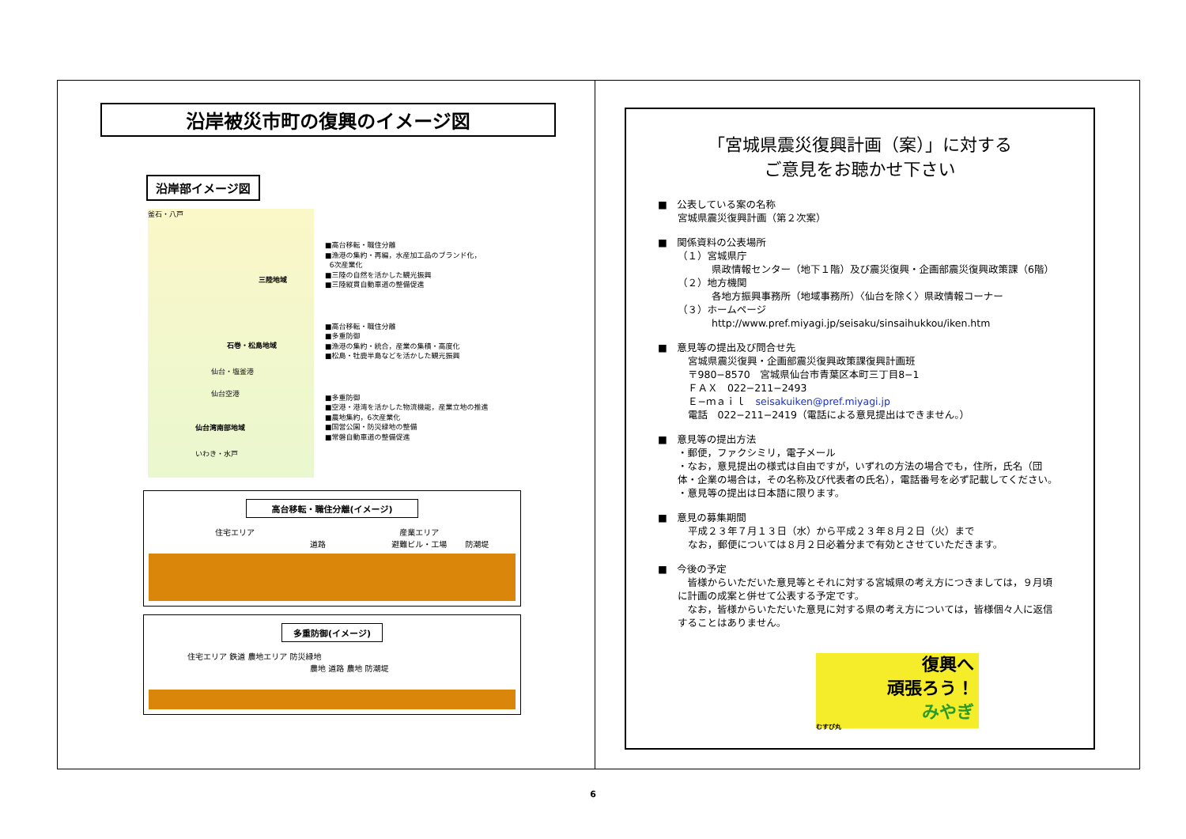沿岸被災市町の復興のイメージ図
沿岸部イメージ図
釜石・八戸
三陸地域
石巻・松島地域
仙台・塩釜港
仙台空港
仙台湾南部地域
いわき・水戸
■高台移転・職住分離
■漁港の集約・再編，水産加工品のブランド化，
6次産業化
■三陸の自然を活かした観光振興
■三陸縦貫自動車道の整備促進
■高台移転・職住分離
■多重防御
■漁港の集約・統合，産業の集積・高度化
■松島・牡鹿半島などを活かした観光振興
■多重防御
■空港・港湾を活かした物流機能，産業立地の推進
■農地集約，6次産業化
■国営公園・防災緑地の整備
■常磐自動車道の整備促進
高台移転・職住分離(イメージ)
住宅エリア 産業エリア
道路 避難ビル・工場 防潮堤
多重防御(イメージ)
住宅エリア 鉄道 農地エリア 防災緑地
農地 道路 農地 防潮堤
「宮城県震災復興計画（案）」に対する
ご意見をお聴かせ下さい
■　公表している案の名称
宮城県震災復興計画（第２次案）
■　関係資料の公表場所
（１）宮城県庁
県政情報センター（地下１階）及び震災復興・企画部震災復興政策課（6階）
（２）地方機関
各地方振興事務所（地域事務所）〈仙台を除く〉県政情報コーナー
（３）ホームページ
http://www.pref.miyagi.jp/seisaku/sinsaihukkou/iken.htm
■　意見等の提出及び問合せ先
宮城県震災復興・企画部震災復興政策課復興計画班
〒980−8570　宮城県仙台市青葉区本町三丁目8−1
ＦＡＸ　022−211−2493
Ｅ−ｍａｉｌ　seisakuiken@pref.miyagi.jp
電話　022−211−2419（電話による意見提出はできません。）
■　意見等の提出方法
・郵便，ファクシミリ，電子メール
・なお，意見提出の様式は自由ですが，いずれの方法の場合でも，住所，氏名（団体・企業の場合は，その名称及び代表者の氏名），電話番号を必ず記載してください。
・意見等の提出は日本語に限ります。
■　意見の募集期間
平成２３年７月１３日（水）から平成２３年８月２日（火）まで
なお，郵便については８月２日必着分まで有効とさせていただきます。
■　今後の予定
　皆様からいただいた意見等とそれに対する宮城県の考え方につきましては，９月頃に計画の成案と併せて公表する予定です。
　なお，皆様からいただいた意見に対する県の考え方については，皆様個々人に返信することはありません。
復興へ
頑張ろう！
みやぎ
むすび丸
6